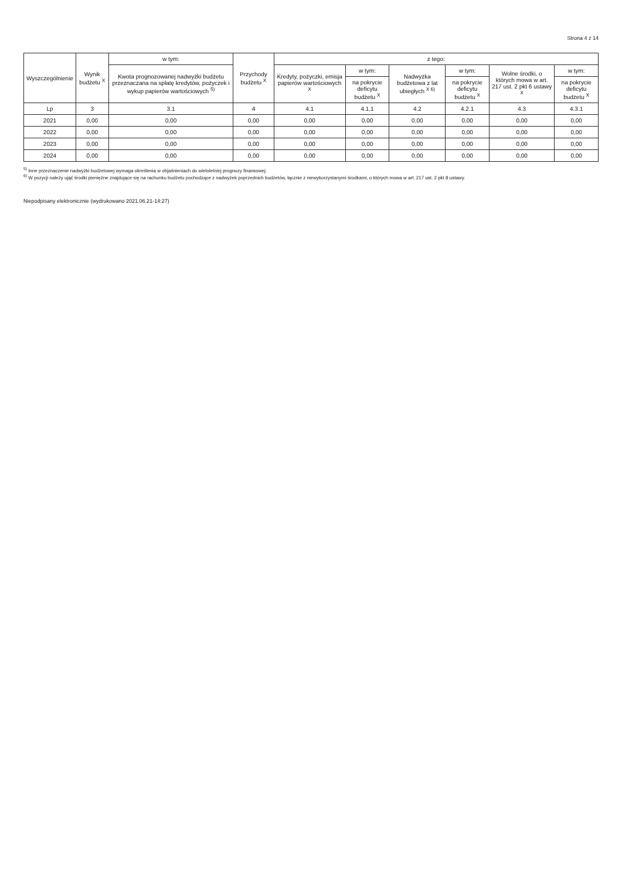Strona 4 z 14
| Wyszczególnienie | Wynik budżetu <sup>X</sup> | w tym: | Przychody budżetu <sup>X</sup> | z tego: | | | | | |
| --- | --- | --- | --- | --- | --- | --- | --- | --- | --- |
| | | Kwota prognozowanej nadwyżki budżetu przeznaczana na spłatę kredytów, pożyczek i wykup papierów wartościowych <sup>5)</sup> | | Kredyty, pożyczki, emisja papierów wartościowych <sup>X</sup> | w tym: | Nadwyżka budżetowa z lat ubiegłych <sup>X 6)</sup> | w tym: | Wolne środki, o których mowa w art. 217 ust. 2 pkt 6 ustawy <sup>X</sup> | w tym: |
| | | | | | na pokrycie deficytu budżetu <sup>X</sup> | | na pokrycie deficytu budżetu <sup>X</sup> | | na pokrycie deficytu budżetu <sup>X</sup> |
| Lp | 3 | 3.1 | 4 | 4.1 | 4.1.1 | 4.2 | 4.2.1 | 4.3 | 4.3.1 |
| 2021 | 0,00 | 0,00 | 0,00 | 0,00 | 0,00 | 0,00 | 0,00 | 0,00 | 0,00 |
| 2022 | 0,00 | 0,00 | 0,00 | 0,00 | 0,00 | 0,00 | 0,00 | 0,00 | 0,00 |
| 2023 | 0,00 | 0,00 | 0,00 | 0,00 | 0,00 | 0,00 | 0,00 | 0,00 | 0,00 |
| 2024 | 0,00 | 0,00 | 0,00 | 0,00 | 0,00 | 0,00 | 0,00 | 0,00 | 0,00 |
<sup>5)</sup> Inne przeznaczenie nadwyżki budżetowej wymaga określenia w objaśnieniach do wieloletniej prognozy finansowej.
<sup>6)</sup> W pozycji należy ująć środki pieniężne znajdujące się na rachunku budżetu pochodzące z nadwyżek poprzednich budżetów, łącznie z niewykorzystanymi środkami, o których mowa w art. 217 ust. 2 pkt 8 ustawy.
Niepodpisany elektronicznie (wydrukowano 2021.06.21-14:27)